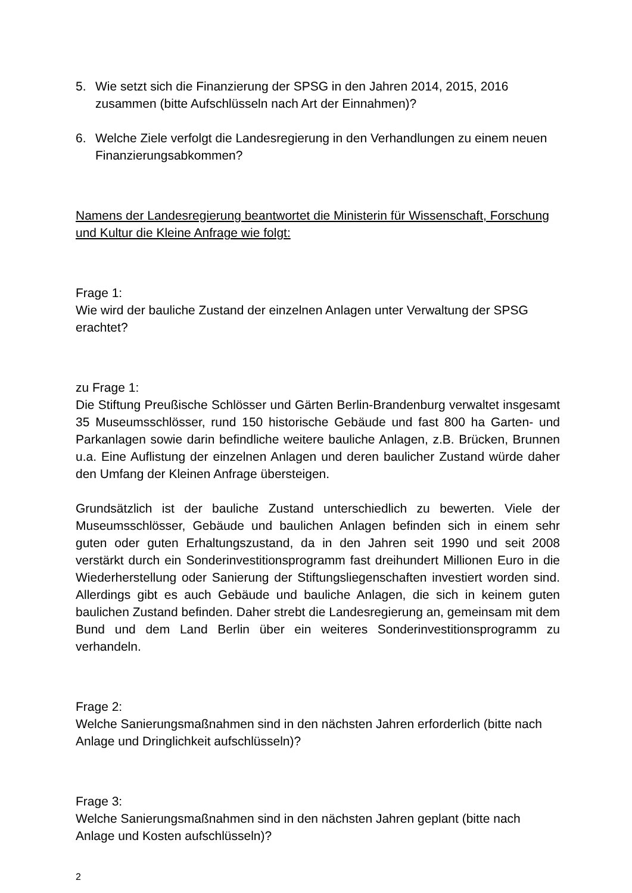5. Wie setzt sich die Finanzierung der SPSG in den Jahren 2014, 2015, 2016 zusammen (bitte Aufschlüsseln nach Art der Einnahmen)?
6. Welche Ziele verfolgt die Landesregierung in den Verhandlungen zu einem neuen Finanzierungsabkommen?
Namens der Landesregierung beantwortet die Ministerin für Wissenschaft, Forschung und Kultur die Kleine Anfrage wie folgt:
Frage 1:
Wie wird der bauliche Zustand der einzelnen Anlagen unter Verwaltung der SPSG erachtet?
zu Frage 1:
Die Stiftung Preußische Schlösser und Gärten Berlin-Brandenburg verwaltet insgesamt 35 Museumsschlösser, rund 150 historische Gebäude und fast 800 ha Garten- und Parkanlagen sowie darin befindliche weitere bauliche Anlagen, z.B. Brücken, Brunnen u.a. Eine Auflistung der einzelnen Anlagen und deren baulicher Zustand würde daher den Umfang der Kleinen Anfrage übersteigen.
Grundsätzlich ist der bauliche Zustand unterschiedlich zu bewerten. Viele der Museumsschlösser, Gebäude und baulichen Anlagen befinden sich in einem sehr guten oder guten Erhaltungszustand, da in den Jahren seit 1990 und seit 2008 verstärkt durch ein Sonderinvestitionsprogramm fast dreihundert Millionen Euro in die Wiederherstellung oder Sanierung der Stiftungsliegenschaften investiert worden sind. Allerdings gibt es auch Gebäude und bauliche Anlagen, die sich in keinem guten baulichen Zustand befinden. Daher strebt die Landesregierung an, gemeinsam mit dem Bund und dem Land Berlin über ein weiteres Sonderinvestitionsprogramm zu verhandeln.
Frage 2:
Welche Sanierungsmaßnahmen sind in den nächsten Jahren erforderlich (bitte nach Anlage und Dringlichkeit aufschlüsseln)?
Frage 3:
Welche Sanierungsmaßnahmen sind in den nächsten Jahren geplant (bitte nach Anlage und Kosten aufschlüsseln)?
2